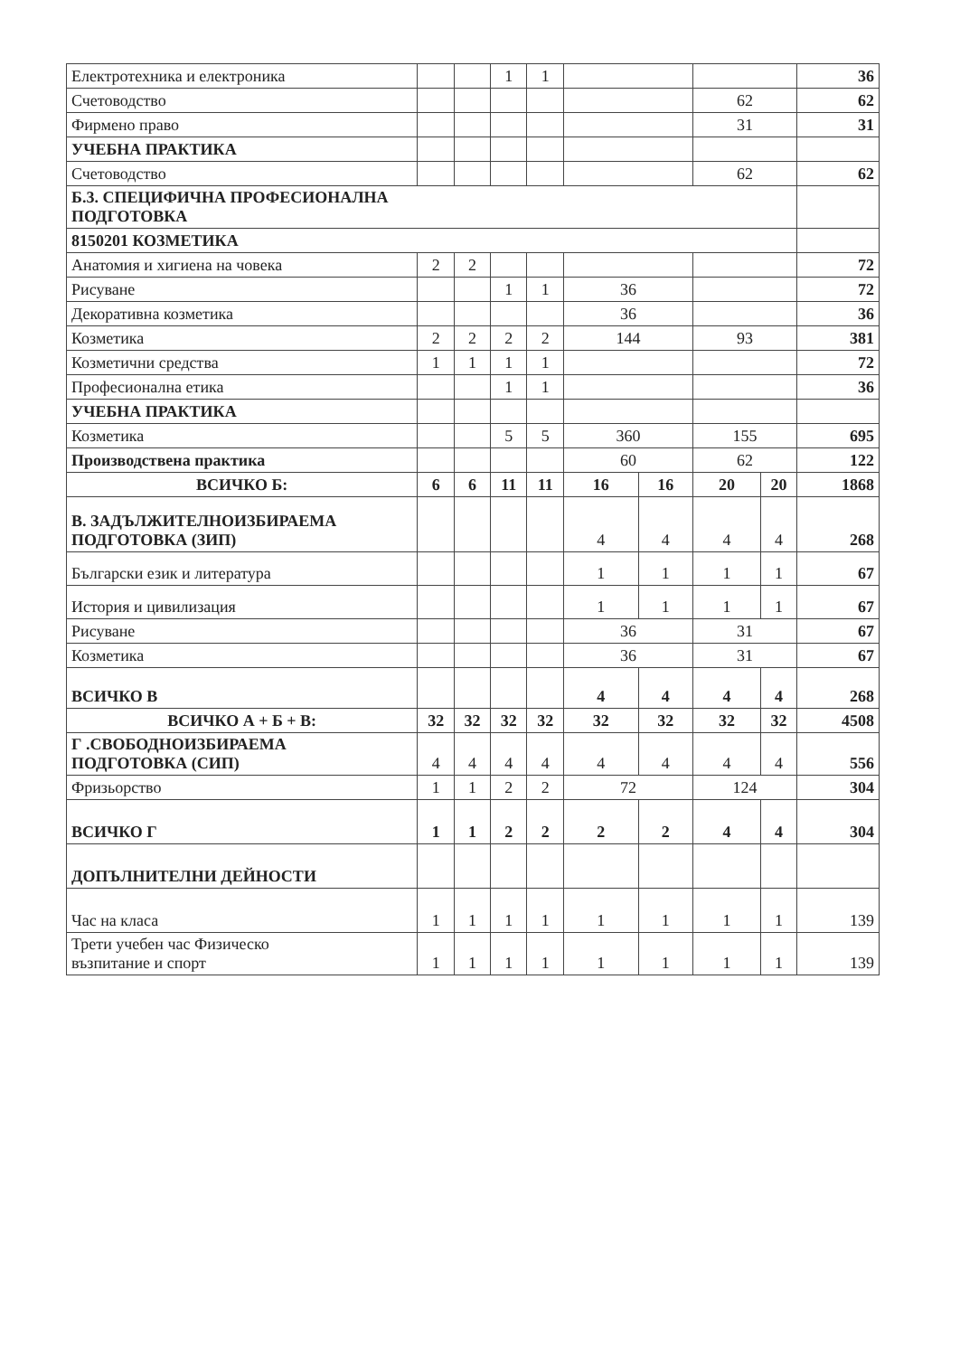| Електротехника и електроника | | | 1 | 1 | | | | | 36 |
| Счетоводство | | | | | | | 62 | | 62 |
| Фирмено право | | | | | | | 31 | | 31 |
| УЧЕБНА ПРАКТИКА | | | | | | | | | |
| Счетоводство | | | | | | | 62 | | 62 |
| Б.3. СПЕЦИФИЧНА ПРОФЕСИОНАЛНА ПОДГОТОВКА | | | | | | | | | |
| 8150201 КОЗМЕТИКА | | | | | | | | | |
| Анатомия и хигиена на човека | 2 | 2 | | | | | | | 72 |
| Рисуване | | | 1 | 1 | 36 | | | | 72 |
| Декоративна козметика | | | | | 36 | | | | 36 |
| Козметика | 2 | 2 | 2 | 2 | 144 | | 93 | | 381 |
| Козметични средства | 1 | 1 | 1 | 1 | | | | | 72 |
| Професионална етика | | | 1 | 1 | | | | | 36 |
| УЧЕБНА ПРАКТИКА | | | | | | | | | |
| Козметика | | | 5 | 5 | 360 | | 155 | | 695 |
| Производствена практика | | | | | 60 | | 62 | | 122 |
| ВСИЧКО Б: | 6 | 6 | 11 | 11 | 16 | 16 | 20 | 20 | 1868 |
| В. ЗАДЪЛЖИТЕЛНОИЗБИРАЕМА ПОДГОТОВКА (ЗИП) | | | | | 4 | 4 | 4 | 4 | 268 |
| Български език и литература | | | | | 1 | 1 | 1 | 1 | 67 |
| История и цивилизация | | | | | 1 | 1 | 1 | 1 | 67 |
| Рисуване | | | | | 36 | | 31 | | 67 |
| Козметика | | | | | 36 | | 31 | | 67 |
| ВСИЧКО В | | | | | 4 | 4 | 4 | 4 | 268 |
| ВСИЧКО А + Б + В: | 32 | 32 | 32 | 32 | 32 | 32 | 32 | 32 | 4508 |
| Г .СВОБОДНОИЗБИРАЕМА ПОДГОТОВКА (СИП) | 4 | 4 | 4 | 4 | 4 | 4 | 4 | 4 | 556 |
| Фризьорство | 1 | 1 | 2 | 2 | 72 | | 124 | | 304 |
| ВСИЧКО Г | 1 | 1 | 2 | 2 | 2 | 2 | 4 | 4 | 304 |
| ДОПЪЛНИТЕЛНИ ДЕЙНОСТИ | | | | | | | | | |
| Час на класа | 1 | 1 | 1 | 1 | 1 | 1 | 1 | 1 | 139 |
| Трети учебен час Физическо възпитание и спорт | 1 | 1 | 1 | 1 | 1 | 1 | 1 | 1 | 139 |